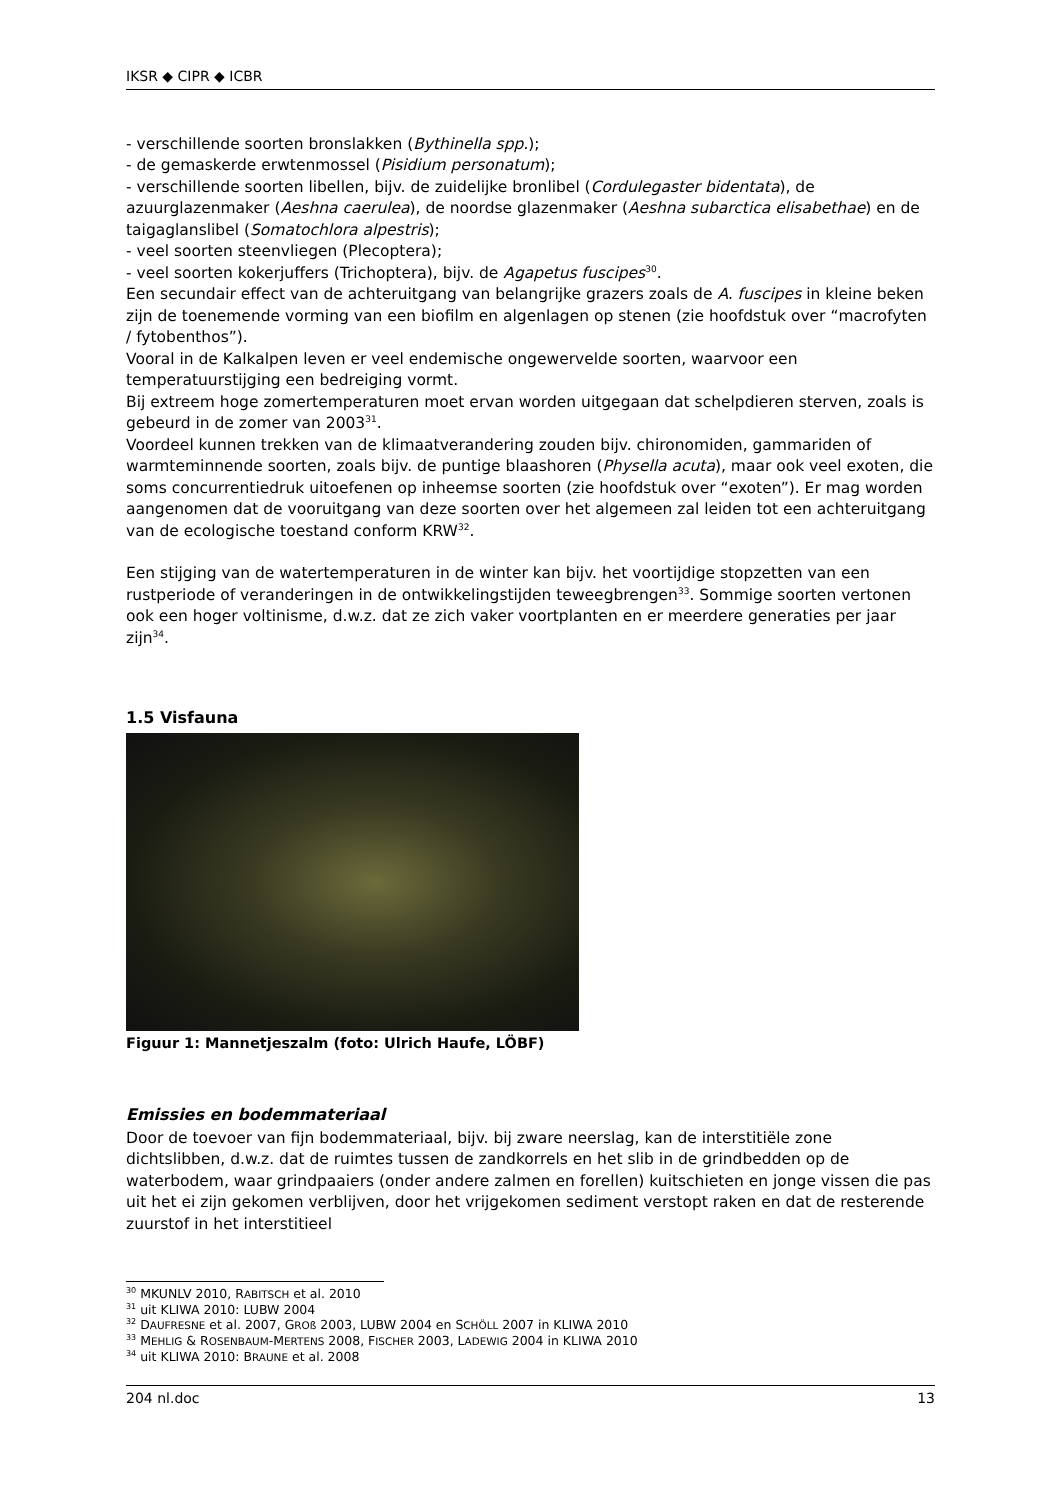IKSR ◆ CIPR ◆ ICBR
- verschillende soorten bronslakken (Bythinella spp.);
- de gemaskerde erwtenmossel (Pisidium personatum);
- verschillende soorten libellen, bijv. de zuidelijke bronlibel (Cordulegaster bidentata), de azuurglazenmaker (Aeshna caerulea), de noordse glazenmaker (Aeshna subarctica elisabethae) en de taigaglanslibel (Somatochlora alpestris);
- veel soorten steenvliegen (Plecoptera);
- veel soorten kokerjuffers (Trichoptera), bijv. de Agapetus fuscipes<sup>30</sup>.
Een secundair effect van de achteruitgang van belangrijke grazers zoals de A. fuscipes in kleine beken zijn de toenemende vorming van een biofilm en algenlagen op stenen (zie hoofdstuk over “macrofyten / fytobenthos”).
Vooral in de Kalkalpen leven er veel endemische ongewervelde soorten, waarvoor een temperatuurstijging een bedreiging vormt.
Bij extreem hoge zomertemperaturen moet ervan worden uitgegaan dat schelpdieren sterven, zoals is gebeurd in de zomer van 2003<sup>31</sup>.
Voordeel kunnen trekken van de klimaatverandering zouden bijv. chironomiden, gammariden of warmteminnende soorten, zoals bijv. de puntige blaashoren (Physella acuta), maar ook veel exoten, die soms concurrentiedruk uitoefenen op inheemse soorten (zie hoofdstuk over “exoten”). Er mag worden aangenomen dat de vooruitgang van deze soorten over het algemeen zal leiden tot een achteruitgang van de ecologische toestand conform KRW<sup>32</sup>.
Een stijging van de watertemperaturen in de winter kan bijv. het voortijdige stopzetten van een rustperiode of veranderingen in de ontwikkelingstijden teweegbrengen<sup>33</sup>. Sommige soorten vertonen ook een hoger voltinisme, d.w.z. dat ze zich vaker voortplanten en er meerdere generaties per jaar zijn<sup>34</sup>.
1.5 Visfauna
Figuur 1: Mannetjeszalm (foto: Ulrich Haufe, LÖBF)
Emissies en bodemmateriaal
Door de toevoer van fijn bodemmateriaal, bijv. bij zware neerslag, kan de interstitiële zone dichtslibben, d.w.z. dat de ruimtes tussen de zandkorrels en het slib in de grindbedden op de waterbodem, waar grindpaaiers (onder andere zalmen en forellen) kuitschieten en jonge vissen die pas uit het ei zijn gekomen verblijven, door het vrijgekomen sediment verstopt raken en dat de resterende zuurstof in het interstitieel
<sup>30</sup> MKUNLV 2010, RABITSCH et al. 2010
<sup>31</sup> uit KLIWA 2010: LUBW 2004
<sup>32</sup> DAUFRESNE et al. 2007, GROß 2003, LUBW 2004 en SCHÖLL 2007 in KLIWA 2010
<sup>33</sup> MEHLIG & ROSENBAUM-MERTENS 2008, FISCHER 2003, LADEWIG 2004 in KLIWA 2010
<sup>34</sup> uit KLIWA 2010: BRAUNE et al. 2008
204 nl.doc 13